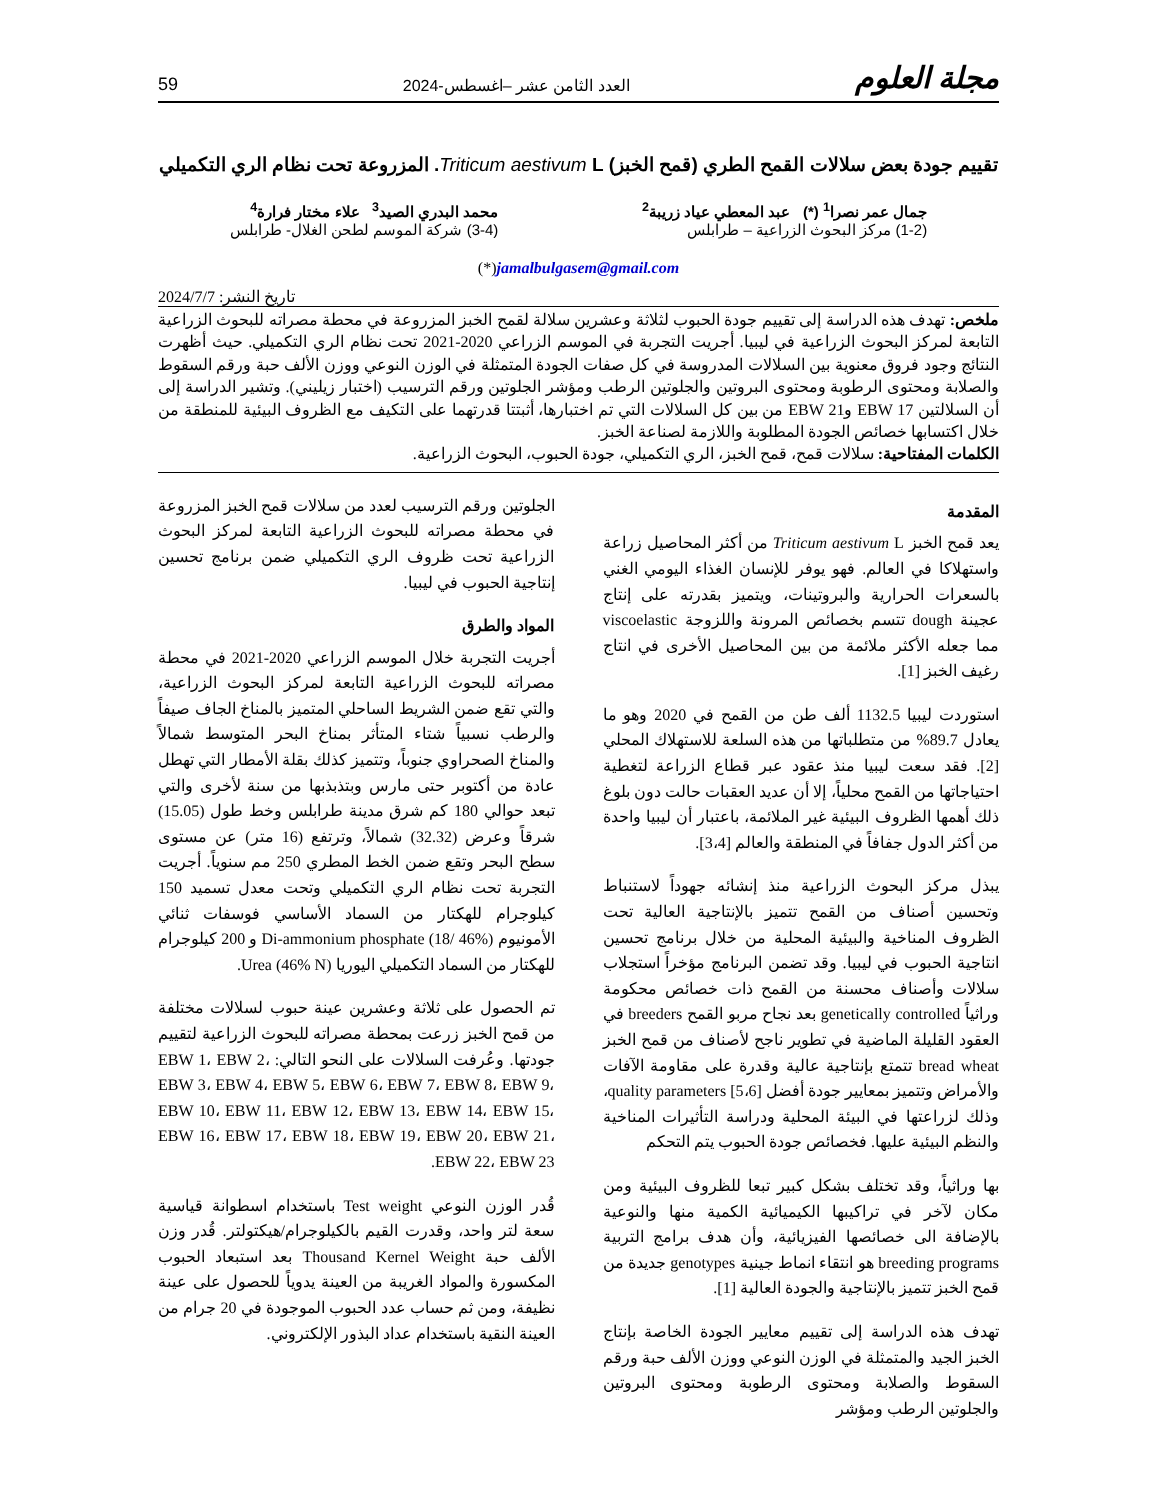مجلة العلوم العدد الثامن عشر –اغسطس-2024 59
تقييم جودة بعض سلالات القمح الطري (قمح الخبز) Triticum aestivum L. المزروعة تحت نظام الري التكميلي
جمال عمر نصرا<sup>1</sup> (*) عبد المعطي عياد زريبة<sup>2</sup>
(1-2) مركز البحوث الزراعية – طرابلس
محمد البدري الصيد<sup>3</sup> علاء مختار فرارة<sup>4</sup>
(3-4) شركة الموسم لطحن الغلال- طرابلس
jamalbulgasem@gmail.com(*)
تاريخ النشر: 2024/7/7
ملخص: تهدف هذه الدراسة إلى تقييم جودة الحبوب لثلاثة وعشرين سلالة لقمح الخبز المزروعة في محطة مصراته للبحوث الزراعية التابعة لمركز البحوث الزراعية في ليبيا. أجريت التجربة في الموسم الزراعي 2020-2021 تحت نظام الري التكميلي. حيث أظهرت النتائج وجود فروق معنوية بين السلالات المدروسة في كل صفات الجودة المتمثلة في الوزن النوعي ووزن الألف حبة ورقم السقوط والصلابة ومحتوى الرطوبة ومحتوى البروتين والجلوتين الرطب ومؤشر الجلوتين ورقم الترسيب (اختبار زيليني). وتشير الدراسة إلى أن السلالتين EBW 17 وEBW 21 من بين كل السلالات التي تم اختبارها، أثبتتا قدرتهما على التكيف مع الظروف البيئية للمنطقة من خلال اكتسابها خصائص الجودة المطلوبة واللازمة لصناعة الخبز.
الكلمات المفتاحية: سلالات قمح، قمح الخبز، الري التكميلي، جودة الحبوب، البحوث الزراعية.
المقدمة
يعد قمح الخبز Triticum aestivum L من أكثر المحاصيل زراعة واستهلاكا في العالم. فهو يوفر للإنسان الغذاء اليومي الغني بالسعرات الحرارية والبروتينات، ويتميز بقدرته على إنتاج عجينة dough تتسم بخصائص المرونة واللزوجة viscoelastic مما جعله الأكثر ملائمة من بين المحاصيل الأخرى في انتاج رغيف الخبز [1].
استوردت ليبيا 1132.5 ألف طن من القمح في 2020 وهو ما يعادل 89.7% من متطلباتها من هذه السلعة للاستهلاك المحلي [2]. فقد سعت ليبيا منذ عقود عبر قطاع الزراعة لتغطية احتياجاتها من القمح محلياً، إلا أن عديد العقبات حالت دون بلوغ ذلك أهمها الظروف البيئية غير الملائمة، باعتبار أن ليبيا واحدة من أكثر الدول جفافاً في المنطقة والعالم [3،4].
يبذل مركز البحوث الزراعية منذ إنشائه جهوداً لاستنباط وتحسين أصناف من القمح تتميز بالإنتاجية العالية تحت الظروف المناخية والبيئية المحلية من خلال برنامج تحسين انتاجية الحبوب في ليبيا. وقد تضمن البرنامج مؤخراً استجلاب سلالات وأصناف محسنة من القمح ذات خصائص محكومة وراثياً genetically controlled بعد نجاح مربو القمح breeders في العقود القليلة الماضية في تطوير ناجح لأصناف من قمح الخبز bread wheat تتمتع بإنتاجية عالية وقدرة على مقاومة الآفات والأمراض وتتميز بمعايير جودة أفضل quality parameters [5،6]، وذلك لزراعتها في البيئة المحلية ودراسة التأثيرات المناخية والنظم البيئية عليها. فخصائص جودة الحبوب يتم التحكم
بها وراثياً، وقد تختلف بشكل كبير تبعا للظروف البيئية ومن مكان لآخر في تراكيبها الكيميائية الكمية منها والنوعية بالإضافة الى خصائصها الفيزيائية، وأن هدف برامج التربية breeding programs هو انتقاء انماط جينية genotypes جديدة من قمح الخبز تتميز بالإنتاجية والجودة العالية [1].
تهدف هذه الدراسة إلى تقييم معايير الجودة الخاصة بإنتاج الخبز الجيد والمتمثلة في الوزن النوعي ووزن الألف حبة ورقم السقوط والصلابة ومحتوى الرطوبة ومحتوى البروتين والجلوتين الرطب ومؤشر
الجلوتين ورقم الترسيب لعدد من سلالات قمح الخبز المزروعة في محطة مصراته للبحوث الزراعية التابعة لمركز البحوث الزراعية تحت ظروف الري التكميلي ضمن برنامج تحسين إنتاجية الحبوب في ليبيا.
المواد والطرق
أجريت التجربة خلال الموسم الزراعي 2020-2021 في محطة مصراته للبحوث الزراعية التابعة لمركز البحوث الزراعية، والتي تقع ضمن الشريط الساحلي المتميز بالمناخ الجاف صيفاً والرطب نسبياً شتاء المتأثر بمناخ البحر المتوسط شمالاً والمناخ الصحراوي جنوباً، وتتميز كذلك بقلة الأمطار التي تهطل عادة من أكتوبر حتى مارس وبتذبذبها من سنة لأخرى والتي تبعد حوالي 180 كم شرق مدينة طرابلس وخط طول (15.05) شرقاً وعرض (32.32) شمالاً، وترتفع (16 متر) عن مستوى سطح البحر وتقع ضمن الخط المطري 250 مم سنوياً. أجريت التجربة تحت نظام الري التكميلي وتحت معدل تسميد 150 كيلوجرام للهكتار من السماد الأساسي فوسفات ثنائي الأمونيوم Di-ammonium phosphate (18/ 46%) و 200 كيلوجرام للهكتار من السماد التكميلي اليوريا Urea (46% N).
تم الحصول على ثلاثة وعشرين عينة حبوب لسلالات مختلفة من قمح الخبز زرعت بمحطة مصراته للبحوث الزراعية لتقييم جودتها. وعُرفت السلالات على النحو التالي: EBW 1، EBW 2، EBW 3، EBW 4، EBW 5، EBW 6، EBW 7، EBW 8، EBW 9، EBW 10، EBW 11، EBW 12، EBW 13، EBW 14، EBW 15، EBW 16، EBW 17، EBW 18، EBW 19، EBW 20، EBW 21، EBW 22، EBW 23.
قُدر الوزن النوعي Test weight باستخدام اسطوانة قياسية سعة لتر واحد، وقدرت القيم بالكيلوجرام/هيكتولتر. قُدر وزن الألف حبة Thousand Kernel Weight بعد استبعاد الحبوب المكسورة والمواد الغريبة من العينة يدوياً للحصول على عينة نظيفة، ومن ثم حساب عدد الحبوب الموجودة في 20 جرام من العينة النقية باستخدام عداد البذور الإلكتروني.